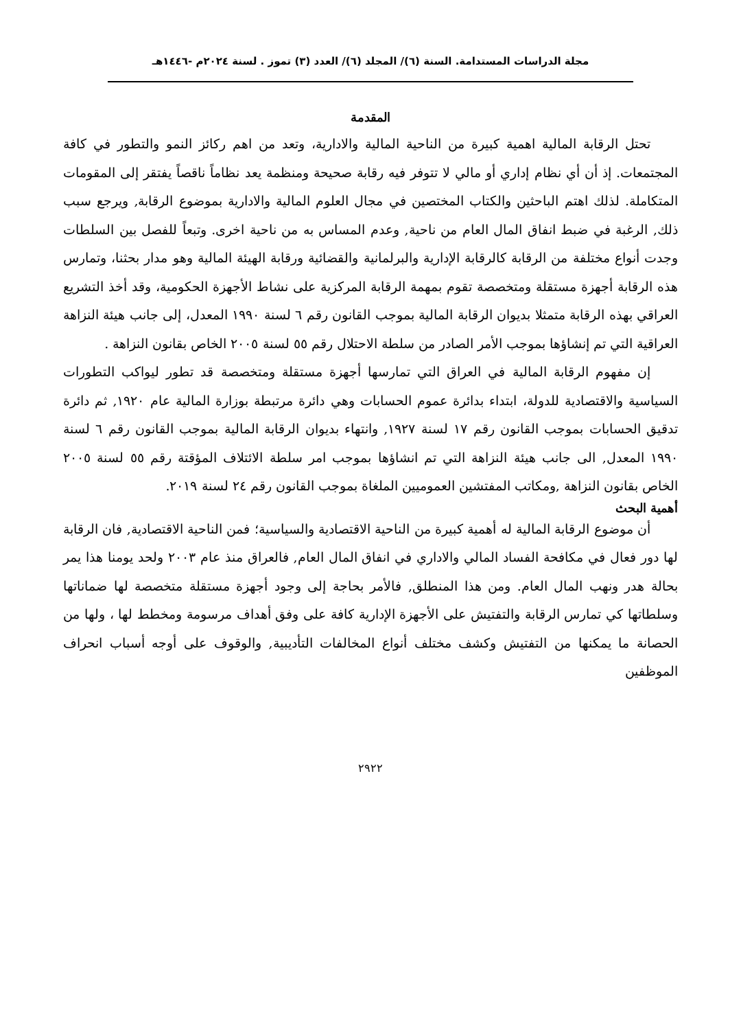مجلة الدراسات المستدامة. السنة (٦)/ المجلد (٦)/ العدد (٣) تموز . لسنة ٢٠٢٤م -١٤٤٦هـ
المقدمة
تحتل الرقابة المالية اهمية كبيرة من الناحية المالية والادارية، وتعد من اهم ركائز النمو والتطور في كافة المجتمعات. إذ أن أي نظام إداري أو مالي لا تتوفر فيه رقابة صحيحة ومنظمة يعد نظاماً ناقصاً يفتقر إلى المقومات المتكاملة. لذلك اهتم الباحثين والكتاب المختصين في مجال العلوم المالية والادارية بموضوع الرقابة, ويرجع سبب ذلك, الرغبة في ضبط انفاق المال العام من ناحية, وعدم المساس به من ناحية اخرى. وتبعاً للفصل بين السلطات وجدت أنواع مختلفة من الرقابة كالرقابة الإدارية والبرلمانية والقضائية ورقابة الهيئة المالية وهو مدار بحثنا، وتمارس هذه الرقابة أجهزة مستقلة ومتخصصة تقوم بمهمة الرقابة المركزية على نشاط الأجهزة الحكومية، وقد أخذ التشريع العراقي بهذه الرقابة متمثلا بديوان الرقابة المالية بموجب القانون رقم ٦ لسنة ١٩٩٠ المعدل، إلى جانب هيئة النزاهة العراقية التي تم إنشاؤها بموجب الأمر الصادر من سلطة الاحتلال رقم ٥٥ لسنة ٢٠٠٥ الخاص بقانون النزاهة .
إن مفهوم الرقابة المالية في العراق التي تمارسها أجهزة مستقلة ومتخصصة قد تطور ليواكب التطورات السياسية والاقتصادية للدولة، ابتداء بدائرة عموم الحسابات وهي دائرة مرتبطة بوزارة المالية عام ١٩٢٠, ثم دائرة تدقيق الحسابات بموجب القانون رقم ١٧ لسنة ١٩٢٧, وانتهاء بديوان الرقابة المالية بموجب القانون رقم ٦ لسنة ١٩٩٠ المعدل, الى جانب هيئة النزاهة التي تم انشاؤها بموجب امر سلطة الائتلاف المؤقتة رقم ٥٥ لسنة ٢٠٠٥ الخاص بقانون النزاهة ,ومكاتب المفتشين العموميين الملغاة بموجب القانون رقم ٢٤ لسنة ٢٠١٩.
أهمية البحث
أن موضوع الرقابة المالية له أهمية كبيرة من الناحية الاقتصادية والسياسية؛ فمن الناحية الاقتصادية, فان الرقابة لها دور فعال في مكافحة الفساد المالي والاداري في انفاق المال العام, فالعراق منذ عام ٢٠٠٣ ولحد يومنا هذا يمر بحالة هدر ونهب المال العام. ومن هذا المنطلق, فالأمر بحاجة إلى وجود أجهزة مستقلة متخصصة لها ضماناتها وسلطاتها كي تمارس الرقابة والتفتيش على الأجهزة الإدارية كافة على وفق أهداف مرسومة ومخطط لها ، ولها من الحصانة ما يمكنها من التفتيش وكشف مختلف أنواع المخالفات التأديبية, والوقوف على أوجه أسباب انحراف الموظفين
٢٩٢٢